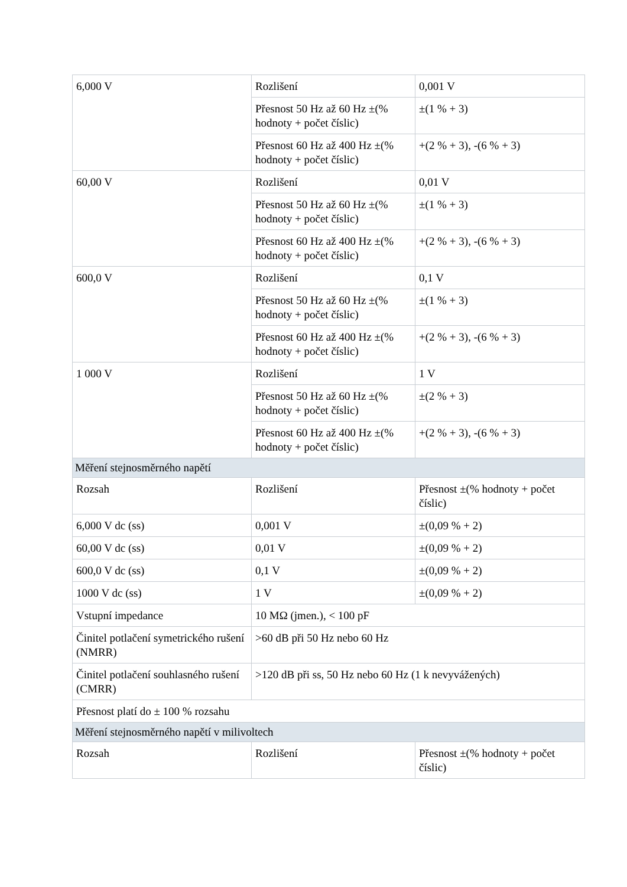| 6,000 V | Rozlišení | 0,001 V |
| | Přesnost 50 Hz až 60 Hz ±(% hodnoty + počet číslic) | ±(1 % + 3) |
| | Přesnost 60 Hz až 400 Hz ±(% hodnoty + počet číslic) | +(2 % + 3), -(6 % + 3) |
| 60,00 V | Rozlišení | 0,01 V |
| | Přesnost 50 Hz až 60 Hz ±(% hodnoty + počet číslic) | ±(1 % + 3) |
| | Přesnost 60 Hz až 400 Hz ±(% hodnoty + počet číslic) | +(2 % + 3), -(6 % + 3) |
| 600,0 V | Rozlišení | 0,1 V |
| | Přesnost 50 Hz až 60 Hz ±(% hodnoty + počet číslic) | ±(1 % + 3) |
| | Přesnost 60 Hz až 400 Hz ±(% hodnoty + počet číslic) | +(2 % + 3), -(6 % + 3) |
| 1 000 V | Rozlišení | 1 V |
| | Přesnost 50 Hz až 60 Hz ±(% hodnoty + počet číslic) | ±(2 % + 3) |
| | Přesnost 60 Hz až 400 Hz ±(% hodnoty + počet číslic) | +(2 % + 3), -(6 % + 3) |
| Měření stejnosměrného napětí | | |
| Rozsah | Rozlišení | Přesnost ±(% hodnoty + počet číslic) |
| 6,000 V dc (ss) | 0,001 V | ±(0,09 % + 2) |
| 60,00 V dc (ss) | 0,01 V | ±(0,09 % + 2) |
| 600,0 V dc (ss) | 0,1 V | ±(0,09 % + 2) |
| 1000 V dc (ss) | 1 V | ±(0,09 % + 2) |
| Vstupní impedance | 10 MΩ (jmen.), < 100 pF | |
| Činitel potlačení symetrického rušení (NMRR) | >60 dB při 50 Hz nebo 60 Hz | |
| Činitel potlačení souhlasného rušení (CMRR) | >120 dB při ss, 50 Hz nebo 60 Hz (1 k nevyvážených) | |
| Přesnost platí do ± 100 % rozsahu | | |
| Měření stejnosměrného napětí v milivoltech | | |
| Rozsah | Rozlišení | Přesnost ±(% hodnoty + počet číslic) |